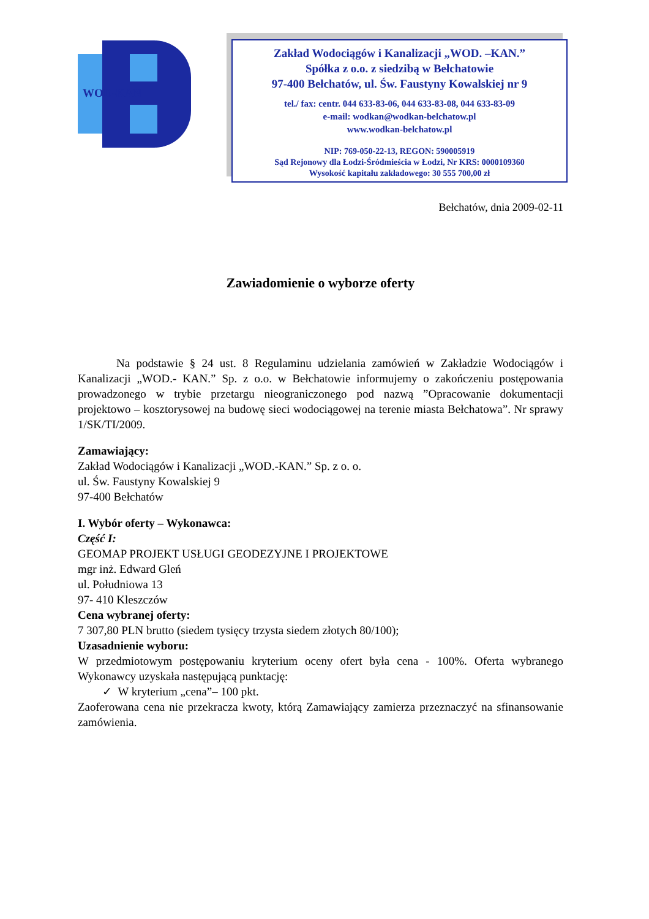WOD-KAN
Zakład Wodociągów i Kanalizacji „WOD. –KAN.”
Spółka z o.o. z siedzibą w Bełchatowie
97-400 Bełchatów, ul. Św. Faustyny Kowalskiej nr 9
tel./ fax: centr. 044 633-83-06, 044 633-83-08, 044 633-83-09
e-mail: wodkan@wodkan-belchatow.pl
www.wodkan-belchatow.pl
NIP: 769-050-22-13, REGON: 590005919
Sąd Rejonowy dla Łodzi-Śródmieścia w Łodzi, Nr KRS: 0000109360
Wysokość kapitału zakładowego: 30 555 700,00 zł
Bełchatów, dnia 2009-02-11
Zawiadomienie o wyborze oferty
Na podstawie § 24 ust. 8 Regulaminu udzielania zamówień w Zakładzie Wodociągów i Kanalizacji „WOD.- KAN.” Sp. z o.o. w Bełchatowie informujemy o zakończeniu postępowania prowadzonego w trybie przetargu nieograniczonego pod nazwą ”Opracowanie dokumentacji projektowo – kosztorysowej na budowę sieci wodociągowej na terenie miasta Bełchatowa”. Nr sprawy 1/SK/TI/2009.
Zamawiający:
Zakład Wodociągów i Kanalizacji „WOD.-KAN.” Sp. z o. o.
ul. Św. Faustyny Kowalskiej 9
97-400 Bełchatów
I. Wybór oferty – Wykonawca:
Część I:
GEOMAP PROJEKT USŁUGI GEODEZYJNE I PROJEKTOWE
mgr inż. Edward Gleń
ul. Południowa 13
97- 410 Kleszczów
Cena wybranej oferty:
7 307,80 PLN brutto (siedem tysięcy trzysta siedem złotych 80/100);
Uzasadnienie wyboru:
W przedmiotowym postępowaniu kryterium oceny ofert była cena - 100%. Oferta wybranego Wykonawcy uzyskała następującą punktację:
✓ W kryterium „cena”– 100 pkt.
Zaoferowana cena nie przekracza kwoty, którą Zamawiający zamierza przeznaczyć na sfinansowanie zamówienia.